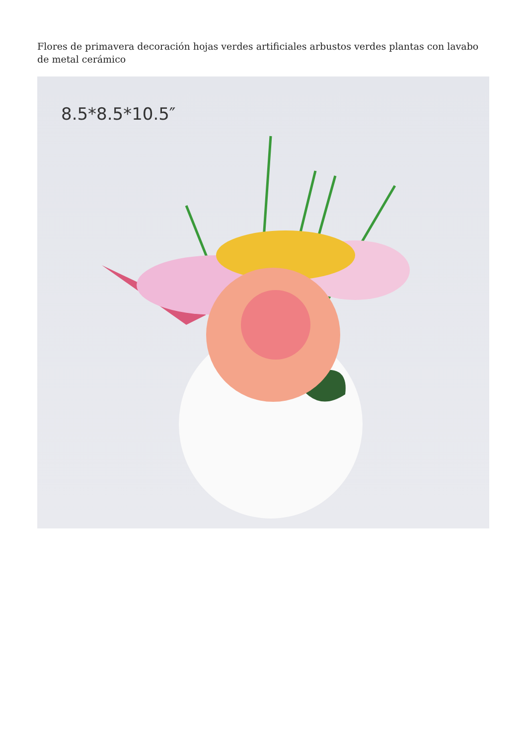Flores de primavera decoración hojas verdes artificiales arbustos verdes plantas con lavabo de metal cerámico
8.5*8.5*10.5″